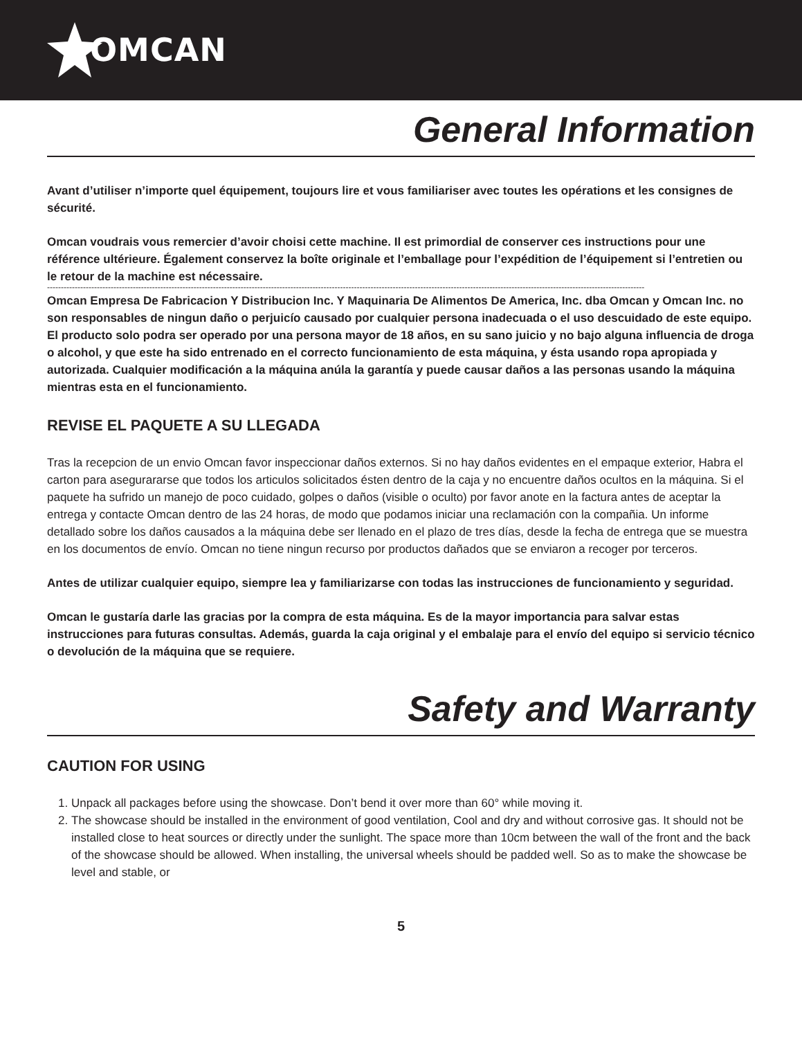OMCAN
General Information
Avant d’utiliser n’importe quel équipement, toujours lire et vous familiariser avec toutes les opérations et les consignes de sécurité.
Omcan voudrais vous remercier d’avoir choisi cette machine. Il est primordial de conserver ces instructions pour une référence ultérieure. Également conservez la boîte originale et l’emballage pour l’expédition de l’équipement si l’entretien ou le retour de la machine est nécessaire.
------------------------------------------------------------------------------------------------------------------------------------------------------------------------------------------------------------------------
Omcan Empresa De Fabricacion Y Distribucion Inc. Y Maquinaria De Alimentos De America, Inc. dba Omcan y Omcan Inc. no son responsables de ningun daño o perjuicío causado por cualquier persona inadecuada o el uso descuidado de este equipo. El producto solo podra ser operado por una persona mayor de 18 años, en su sano juicio y no bajo alguna influencia de droga o alcohol, y que este ha sido entrenado en el correcto funcionamiento de esta máquina, y ésta usando ropa apropiada y autorizada. Cualquier modificación a la máquina anúla la garantía y puede causar daños a las personas usando la máquina mientras esta en el funcionamiento.
REVISE EL PAQUETE A SU LLEGADA
Tras la recepcion de un envio Omcan favor inspeccionar daños externos. Si no hay daños evidentes en el empaque exterior, Habra el carton para asegurararse que todos los articulos solicitados ésten dentro de la caja y no encuentre daños ocultos en la máquina. Si el paquete ha sufrido un manejo de poco cuidado, golpes o daños (visible o oculto) por favor anote en la factura antes de aceptar la entrega y contacte Omcan dentro de las 24 horas, de modo que podamos iniciar una reclamación con la compañia. Un informe detallado sobre los daños causados a la máquina debe ser llenado en el plazo de tres días, desde la fecha de entrega que se muestra en los documentos de envío. Omcan no tiene ningun recurso por productos dañados que se enviaron a recoger por terceros.
Antes de utilizar cualquier equipo, siempre lea y familiarizarse con todas las instrucciones de funcionamiento y seguridad.
Omcan le gustaría darle las gracias por la compra de esta máquina. Es de la mayor importancia para salvar estas instrucciones para futuras consultas. Además, guarda la caja original y el embalaje para el envío del equipo si servicio técnico o devolución de la máquina que se requiere.
Safety and Warranty
CAUTION FOR USING
1. Unpack all packages before using the showcase. Don’t bend it over more than 60° while moving it.
2. The showcase should be installed in the environment of good ventilation, Cool and dry and without corrosive gas. It should not be installed close to heat sources or directly under the sunlight. The space more than 10cm between the wall of the front and the back of the showcase should be allowed. When installing, the universal wheels should be padded well. So as to make the showcase be level and stable, or
5